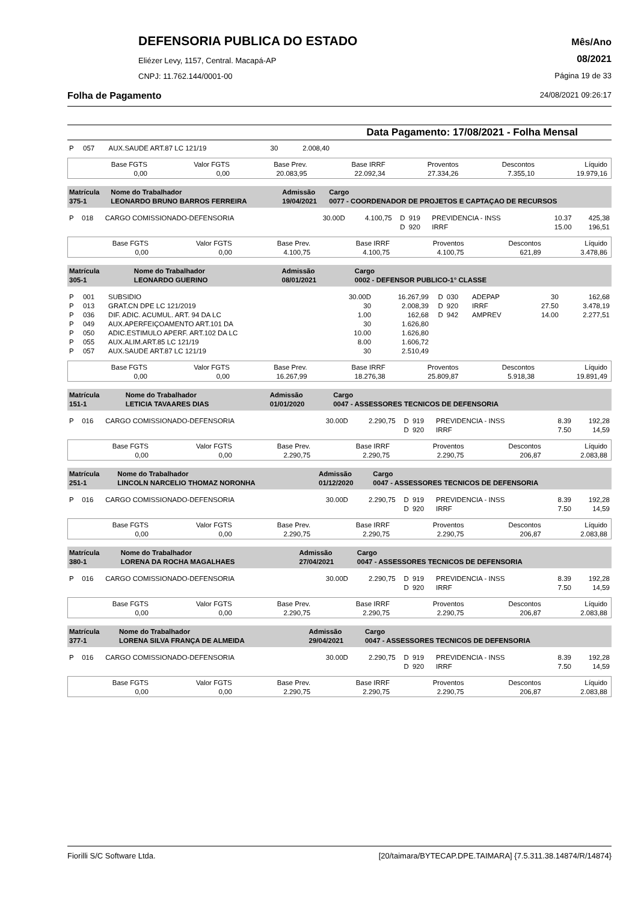DEFENSORIA PUBLICA DO ESTADO
Eliézer Levy, 1157, Central. Macapá-AP
CNPJ: 11.762.144/0001-00
Mês/Ano
08/2021
Página 19 de 33
Folha de Pagamento 24/08/2021 09:26:17
Data Pagamento: 17/08/2021 - Folha Mensal
| P | 057 | AUX.SAUDE ART.87 LC 121/19 | 30 | 2.008,40 | |
| Base FGTS 0,00 | Valor FGTS 0,00 | Base Prev. 20.083,95 | Base IRRF 22.092,34 | Proventos 27.334,26 | Descontos 7.355,10 | Líquido 19.979,16 |
| Matrícula 375-1 | Nome do Trabalhador LEONARDO BRUNO BARROS FERREIRA | Admissão 19/04/2021 | Cargo 0077 - COORDENADOR DE PROJETOS E CAPTAÇAO DE RECURSOS |
| P | 018 | CARGO COMISSIONADO-DEFENSORIA | 30.00D | 4.100,75 | D | 919 | PREVIDENCIA - INSS | 10.37 | 425,38 |
| | | | | | D | 920 | IRRF | 15.00 | 196,51 |
| Base FGTS 0,00 | Valor FGTS 0,00 | Base Prev. 4.100,75 | Base IRRF 4.100,75 | Proventos 4.100,75 | Descontos 621,89 | Líquido 3.478,86 |
| Matrícula 305-1 | Nome do Trabalhador LEONARDO GUERINO | Admissão 08/01/2021 | Cargo 0002 - DEFENSOR PUBLICO-1° CLASSE |
| P | 001 | SUBSIDIO | 30.00D | 16.267,99 | D | 030 | ADEPAP | 30 | 162,68 |
| P | 013 | GRAT.CN DPE LC 121/2019 | 30 | 2.008,39 | D | 920 | IRRF | 27.50 | 3.478,19 |
| P | 036 | DIF. ADIC. ACUMUL. ART. 94 DA LC | 1.00 | 162,68 | D | 942 | AMPREV | 14.00 | 2.277,51 |
| P | 049 | AUX.APERFEIÇOAMENTO ART.101 DA | 30 | 1.626,80 | | | | | |
| P | 050 | ADIC.ESTIMULO APERF. ART.102 DA LC | 10.00 | 1.626,80 | | | | | |
| P | 055 | AUX.ALIM.ART.85 LC 121/19 | 8.00 | 1.606,72 | | | | | |
| P | 057 | AUX.SAUDE ART.87 LC 121/19 | 30 | 2.510,49 | | | | | |
| Base FGTS 0,00 | Valor FGTS 0,00 | Base Prev. 16.267,99 | Base IRRF 18.276,38 | Proventos 25.809,87 | Descontos 5.918,38 | Líquido 19.891,49 |
| Matrícula 151-1 | Nome do Trabalhador LETICIA TAVAARES DIAS | Admissão 01/01/2020 | Cargo 0047 - ASSESSORES TECNICOS DE DEFENSORIA |
| P | 016 | CARGO COMISSIONADO-DEFENSORIA | 30.00D | 2.290,75 | D | 919 | PREVIDENCIA - INSS | 8.39 | 192,28 |
| | | | | | D | 920 | IRRF | 7.50 | 14,59 |
| Base FGTS 0,00 | Valor FGTS 0,00 | Base Prev. 2.290,75 | Base IRRF 2.290,75 | Proventos 2.290,75 | Descontos 206,87 | Líquido 2.083,88 |
| Matrícula 251-1 | Nome do Trabalhador LINCOLN NARCELIO THOMAZ NORONHA | Admissão 01/12/2020 | Cargo 0047 - ASSESSORES TECNICOS DE DEFENSORIA |
| P | 016 | CARGO COMISSIONADO-DEFENSORIA | 30.00D | 2.290,75 | D | 919 | PREVIDENCIA - INSS | 8.39 | 192,28 |
| | | | | | D | 920 | IRRF | 7.50 | 14,59 |
| Base FGTS 0,00 | Valor FGTS 0,00 | Base Prev. 2.290,75 | Base IRRF 2.290,75 | Proventos 2.290,75 | Descontos 206,87 | Líquido 2.083,88 |
| Matrícula 380-1 | Nome do Trabalhador LORENA DA ROCHA MAGALHAES | Admissão 27/04/2021 | Cargo 0047 - ASSESSORES TECNICOS DE DEFENSORIA |
| P | 016 | CARGO COMISSIONADO-DEFENSORIA | 30.00D | 2.290,75 | D | 919 | PREVIDENCIA - INSS | 8.39 | 192,28 |
| | | | | | D | 920 | IRRF | 7.50 | 14,59 |
| Base FGTS 0,00 | Valor FGTS 0,00 | Base Prev. 2.290,75 | Base IRRF 2.290,75 | Proventos 2.290,75 | Descontos 206,87 | Líquido 2.083,88 |
| Matrícula 377-1 | Nome do Trabalhador LORENA SILVA FRANÇA DE ALMEIDA | Admissão 29/04/2021 | Cargo 0047 - ASSESSORES TECNICOS DE DEFENSORIA |
| P | 016 | CARGO COMISSIONADO-DEFENSORIA | 30.00D | 2.290,75 | D | 919 | PREVIDENCIA - INSS | 8.39 | 192,28 |
| | | | | | D | 920 | IRRF | 7.50 | 14,59 |
| Base FGTS 0,00 | Valor FGTS 0,00 | Base Prev. 2.290,75 | Base IRRF 2.290,75 | Proventos 2.290,75 | Descontos 206,87 | Líquido 2.083,88 |
Fiorilli S/C Software Ltda. [20/taimara/BYTECAP.DPE.TAIMARA] {7.5.311.38.14874/R/14874}